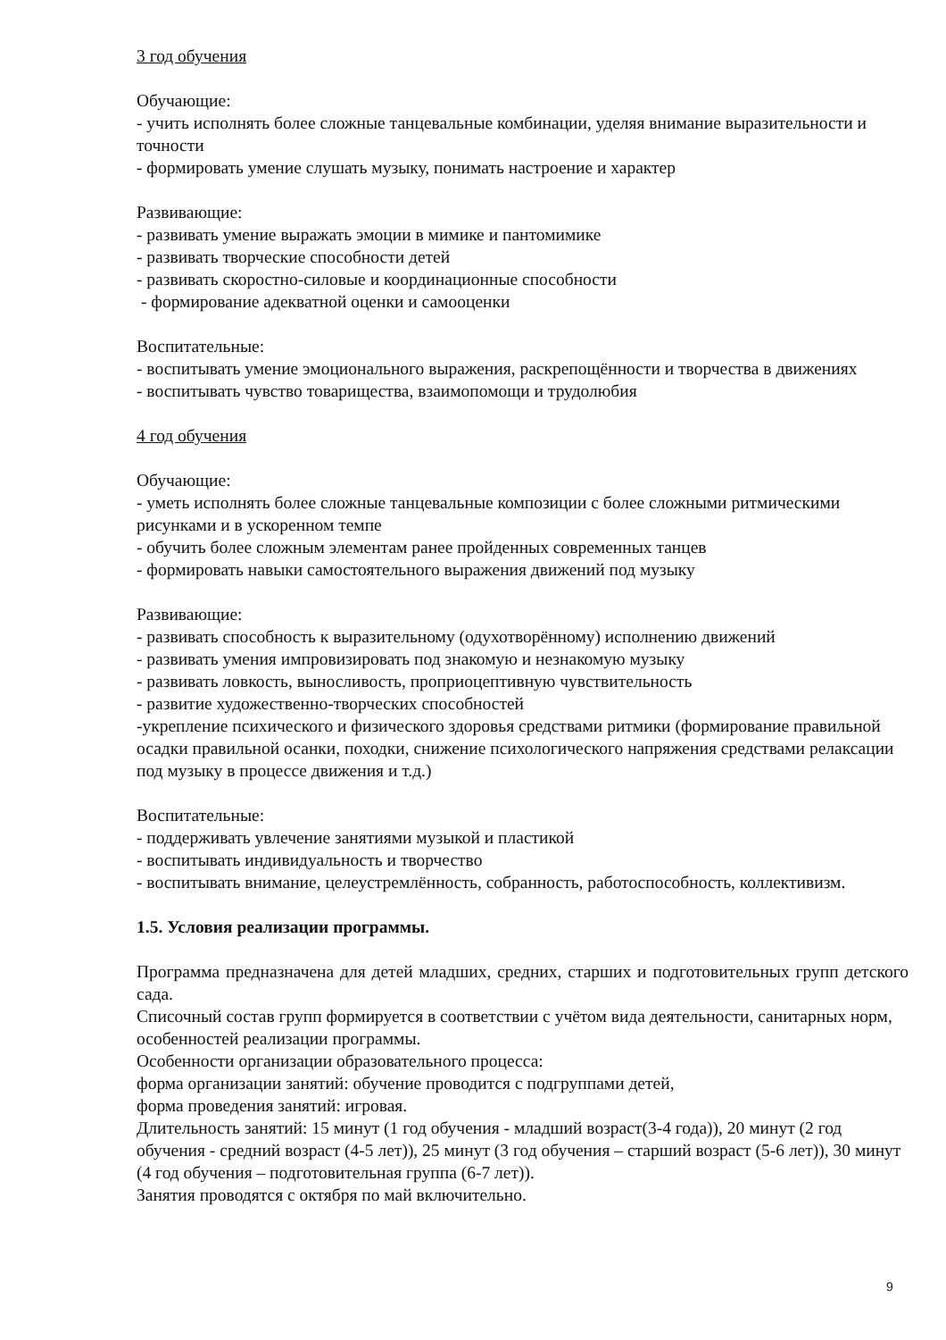3 год обучения
Обучающие:
- учить исполнять более сложные танцевальные комбинации, уделяя внимание выразительности и точности
- формировать умение слушать музыку, понимать настроение и характер
Развивающие:
- развивать умение выражать эмоции в мимике и пантомимике
- развивать творческие способности детей
- развивать скоростно-силовые и координационные способности
- формирование адекватной оценки и самооценки
Воспитательные:
- воспитывать умение эмоционального выражения, раскрепощённости и творчества в движениях
- воспитывать чувство товарищества, взаимопомощи и трудолюбия
4 год обучения
Обучающие:
- уметь исполнять более сложные танцевальные композиции с более сложными ритмическими рисунками и в ускоренном темпе
- обучить более сложным элементам ранее пройденных современных танцев
- формировать навыки самостоятельного выражения движений под музыку
Развивающие:
- развивать способность к выразительному (одухотворённому) исполнению движений
- развивать умения импровизировать под знакомую и незнакомую музыку
- развивать ловкость, выносливость, проприоцептивную чувствительность
- развитие художественно-творческих способностей
-укрепление психического и физического здоровья средствами ритмики (формирование правильной осадки правильной осанки, походки, снижение психологического напряжения средствами релаксации под музыку в процессе движения и т.д.)
Воспитательные:
- поддерживать увлечение занятиями музыкой и пластикой
- воспитывать индивидуальность и творчество
- воспитывать внимание, целеустремлённость, собранность, работоспособность, коллективизм.
1.5. Условия реализации программы.
Программа предназначена для детей младших, средних, старших и подготовительных групп детского сада.
Списочный состав групп формируется в соответствии с учётом вида деятельности, санитарных норм, особенностей реализации программы.
Особенности организации образовательного процесса:
форма организации занятий: обучение проводится с подгруппами детей,
форма проведения занятий: игровая.
Длительность занятий: 15 минут (1 год обучения - младший возраст(3-4 года)), 20 минут (2 год обучения - средний возраст (4-5 лет)), 25 минут (3 год обучения – старший возраст (5-6 лет)), 30 минут (4 год обучения – подготовительная группа (6-7 лет)).
Занятия проводятся с октября по май включительно.
9